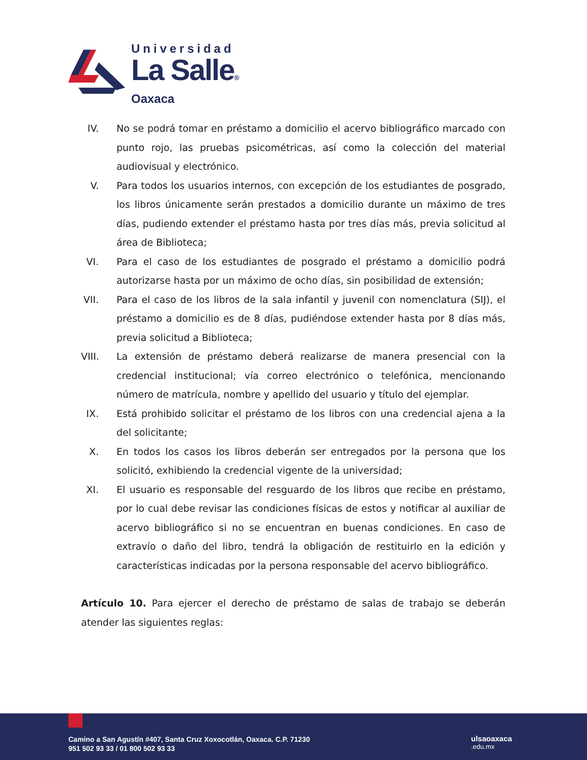Universidad
La Salle®
Oaxaca
IV. No se podrá tomar en préstamo a domicilio el acervo bibliográfico marcado con punto rojo, las pruebas psicométricas, así como la colección del material audiovisual y electrónico.
V. Para todos los usuarios internos, con excepción de los estudiantes de posgrado, los libros únicamente serán prestados a domicilio durante un máximo de tres días, pudiendo extender el préstamo hasta por tres días más, previa solicitud al área de Biblioteca;
VI. Para el caso de los estudiantes de posgrado el préstamo a domicilio podrá autorizarse hasta por un máximo de ocho días, sin posibilidad de extensión;
VII. Para el caso de los libros de la sala infantil y juvenil con nomenclatura (SIJ), el préstamo a domicilio es de 8 días, pudiéndose extender hasta por 8 días más, previa solicitud a Biblioteca;
VIII. La extensión de préstamo deberá realizarse de manera presencial con la credencial institucional; vía correo electrónico o telefónica, mencionando número de matrícula, nombre y apellido del usuario y título del ejemplar.
IX. Está prohibido solicitar el préstamo de los libros con una credencial ajena a la del solicitante;
X. En todos los casos los libros deberán ser entregados por la persona que los solicitó, exhibiendo la credencial vigente de la universidad;
XI. El usuario es responsable del resguardo de los libros que recibe en préstamo, por lo cual debe revisar las condiciones físicas de estos y notificar al auxiliar de acervo bibliográfico si no se encuentran en buenas condiciones. En caso de extravío o daño del libro, tendrá la obligación de restituirlo en la edición y características indicadas por la persona responsable del acervo bibliográfico.
Artículo 10. Para ejercer el derecho de préstamo de salas de trabajo se deberán atender las siguientes reglas:
Camino a San Agustín #407, Santa Cruz Xoxocotlán, Oaxaca. C.P. 71230
951 502 93 33 / 01 800 502 93 33
ulsaoaxaca
.edu.mx